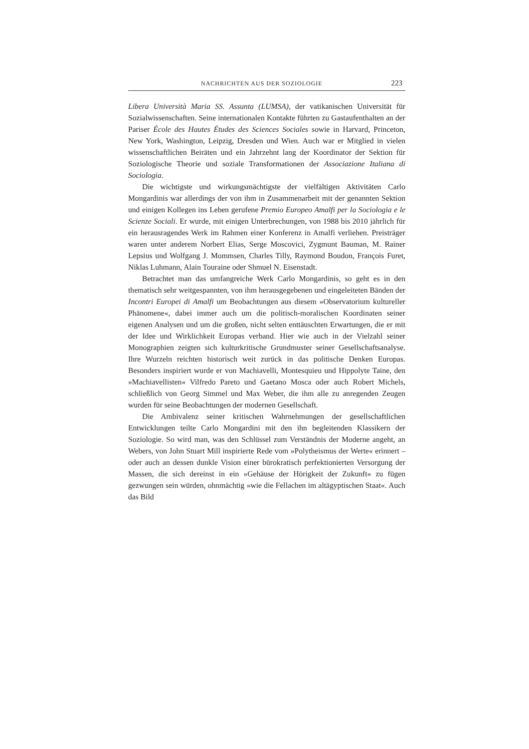NACHRICHTEN AUS DER SOZIOLOGIE 223
Libera Università Maria SS. Assunta (LUMSA), der vatikanischen Universität für Sozialwissenschaften. Seine internationalen Kontakte führten zu Gastaufenthalten an der Pariser École des Hautes Études des Sciences Sociales sowie in Harvard, Princeton, New York, Washington, Leipzig, Dresden und Wien. Auch war er Mitglied in vielen wissenschaftlichen Beiräten und ein Jahrzehnt lang der Koordinator der Sektion für Soziologische Theorie und soziale Transformationen der Associazione Italiana di Sociologia.
Die wichtigste und wirkungsmächtigste der vielfältigen Aktivitäten Carlo Mongardinis war allerdings der von ihm in Zusammenarbeit mit der genannten Sektion und einigen Kollegen ins Leben gerufene Premio Europeo Amalfi per la Sociologia e le Scienze Sociali. Er wurde, mit einigen Unterbrechungen, von 1988 bis 2010 jährlich für ein herausragendes Werk im Rahmen einer Konferenz in Amalfi verliehen. Preisträger waren unter anderem Norbert Elias, Serge Moscovici, Zygmunt Bauman, M. Rainer Lepsius und Wolfgang J. Mommsen, Charles Tilly, Raymond Boudon, François Furet, Niklas Luhmann, Alain Touraine oder Shmuel N. Eisenstadt.
Betrachtet man das umfangreiche Werk Carlo Mongardinis, so geht es in den thematisch sehr weitgespannten, von ihm herausgegebenen und eingeleiteten Bänden der Incontri Europei di Amalfi um Beobachtungen aus diesem »Observatorium kultureller Phänomene«, dabei immer auch um die politisch-moralischen Koordinaten seiner eigenen Analysen und um die großen, nicht selten enttäuschten Erwartungen, die er mit der Idee und Wirklichkeit Europas verband. Hier wie auch in der Vielzahl seiner Monographien zeigten sich kulturkritische Grundmuster seiner Gesellschaftsanalyse. Ihre Wurzeln reichten historisch weit zurück in das politische Denken Europas. Besonders inspiriert wurde er von Machiavelli, Montesquieu und Hippolyte Taine, den »Machiavellisten« Vilfredo Pareto und Gaetano Mosca oder auch Robert Michels, schließlich von Georg Simmel und Max Weber, die ihm alle zu anregenden Zeugen wurden für seine Beobachtungen der modernen Gesellschaft.
Die Ambivalenz seiner kritischen Wahrnehmungen der gesellschaftlichen Entwicklungen teilte Carlo Mongardini mit den ihn begleitenden Klassikern der Soziologie. So wird man, was den Schlüssel zum Verständnis der Moderne angeht, an Webers, von John Stuart Mill inspirierte Rede vom »Polytheismus der Werte« erinnert – oder auch an dessen dunkle Vision einer bürokratisch perfektionierten Versorgung der Massen, die sich dereinst in ein »Gehäuse der Hörigkeit der Zukunft« zu fügen gezwungen sein würden, ohnmächtig »wie die Fellachen im altägyptischen Staat«. Auch das Bild